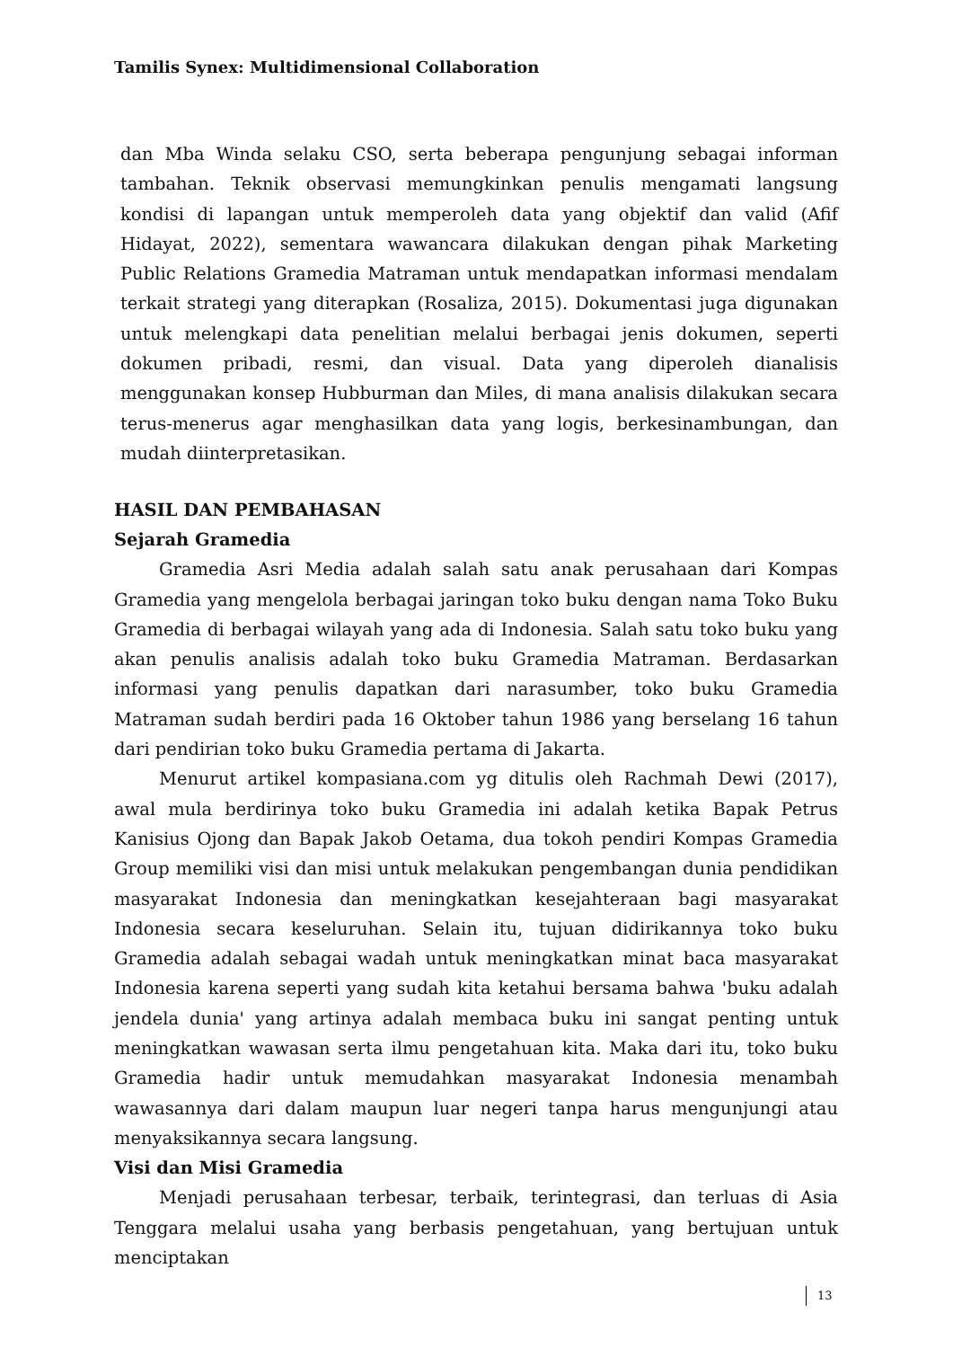Tamilis Synex: Multidimensional Collaboration
dan Mba Winda selaku CSO, serta beberapa pengunjung sebagai informan tambahan. Teknik observasi memungkinkan penulis mengamati langsung kondisi di lapangan untuk memperoleh data yang objektif dan valid (Afif Hidayat, 2022), sementara wawancara dilakukan dengan pihak Marketing Public Relations Gramedia Matraman untuk mendapatkan informasi mendalam terkait strategi yang diterapkan (Rosaliza, 2015). Dokumentasi juga digunakan untuk melengkapi data penelitian melalui berbagai jenis dokumen, seperti dokumen pribadi, resmi, dan visual. Data yang diperoleh dianalisis menggunakan konsep Hubburman dan Miles, di mana analisis dilakukan secara terus-menerus agar menghasilkan data yang logis, berkesinambungan, dan mudah diinterpretasikan.
HASIL DAN PEMBAHASAN
Sejarah Gramedia
Gramedia Asri Media adalah salah satu anak perusahaan dari Kompas Gramedia yang mengelola berbagai jaringan toko buku dengan nama Toko Buku Gramedia di berbagai wilayah yang ada di Indonesia. Salah satu toko buku yang akan penulis analisis adalah toko buku Gramedia Matraman. Berdasarkan informasi yang penulis dapatkan dari narasumber, toko buku Gramedia Matraman sudah berdiri pada 16 Oktober tahun 1986 yang berselang 16 tahun dari pendirian toko buku Gramedia pertama di Jakarta.
Menurut artikel kompasiana.com yg ditulis oleh Rachmah Dewi (2017), awal mula berdirinya toko buku Gramedia ini adalah ketika Bapak Petrus Kanisius Ojong dan Bapak Jakob Oetama, dua tokoh pendiri Kompas Gramedia Group memiliki visi dan misi untuk melakukan pengembangan dunia pendidikan masyarakat Indonesia dan meningkatkan kesejahteraan bagi masyarakat Indonesia secara keseluruhan. Selain itu, tujuan didirikannya toko buku Gramedia adalah sebagai wadah untuk meningkatkan minat baca masyarakat Indonesia karena seperti yang sudah kita ketahui bersama bahwa 'buku adalah jendela dunia' yang artinya adalah membaca buku ini sangat penting untuk meningkatkan wawasan serta ilmu pengetahuan kita. Maka dari itu, toko buku Gramedia hadir untuk memudahkan masyarakat Indonesia menambah wawasannya dari dalam maupun luar negeri tanpa harus mengunjungi atau menyaksikannya secara langsung.
Visi dan Misi Gramedia
Menjadi perusahaan terbesar, terbaik, terintegrasi, dan terluas di Asia Tenggara melalui usaha yang berbasis pengetahuan, yang bertujuan untuk menciptakan
13